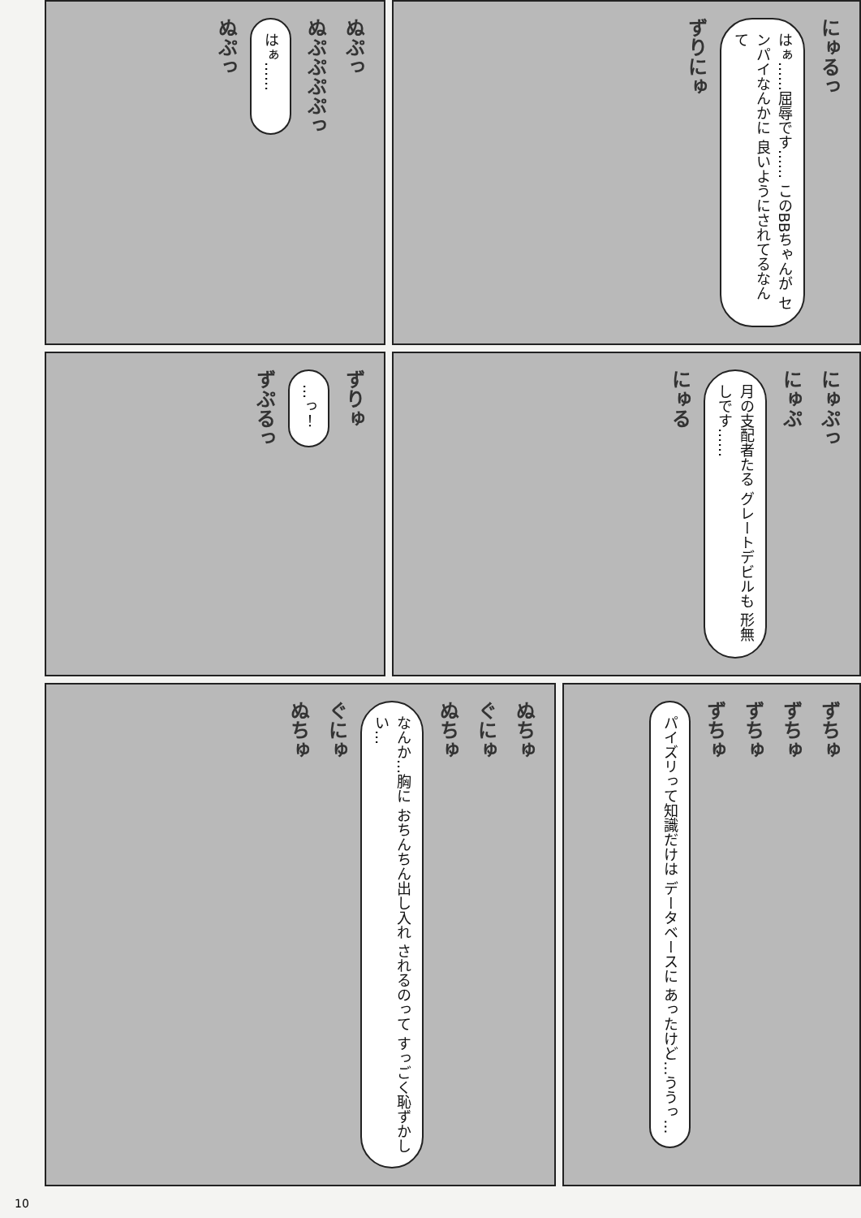ぬぷっ
はぁ……
ぬぷぷぷぷっ
ぬぷっ
ずりにゅ
はぁ……屈辱です…… このBBちゃんが センパイなんかに 良いようにされてるなんて
にゅるっ
ずぷるっ
…っ！
ずりゅ
にゅる
月の支配者たる グレートデビルも 形無しです……
にゅぷ
にゅぷっ
ぬちゅ
ぐにゅ
なんか…胸に おちんちん出し入れ されるのって すっごく恥ずかしい…
ぬちゅ
ぐにゅ
ぬちゅ
パイズリって知識だけは データベースに あったけど…ううっ…
ずちゅ
ずちゅ
ずちゅ
ずちゅ
10